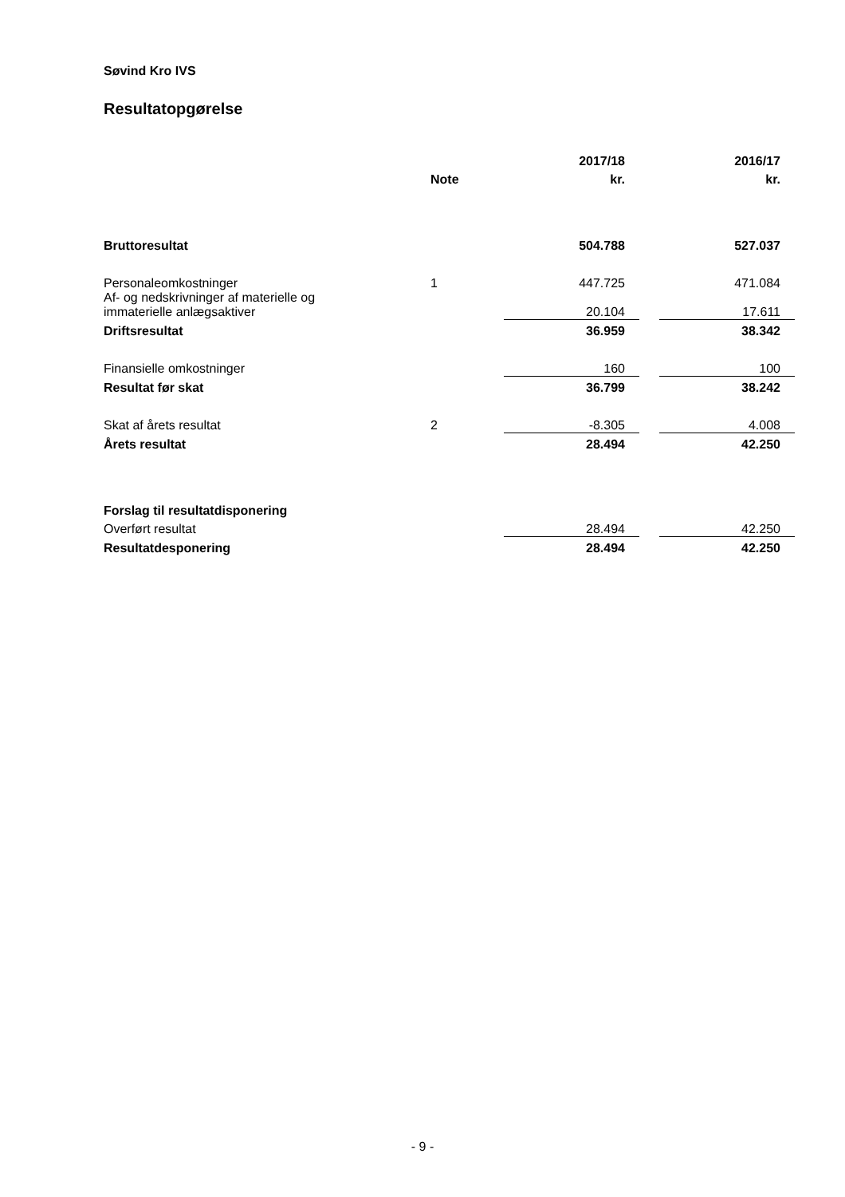Søvind Kro IVS
Resultatopgørelse
| | | 2017/18 | | 2016/17 |
| | Note | kr. | | kr. |
| Bruttoresultat | | 504.788 | | 527.037 |
| Personaleomkostninger | 1 | 447.725 | | 471.084 |
| Af- og nedskrivninger af materielle og immaterielle anlægsaktiver | | 20.104 | | 17.611 |
| Driftsresultat | | 36.959 | | 38.342 |
| Finansielle omkostninger | | 160 | | 100 |
| Resultat før skat | | 36.799 | | 38.242 |
| Skat af årets resultat | 2 | -8.305 | | 4.008 |
| Årets resultat | | 28.494 | | 42.250 |
| Forslag til resultatdisponering | | | | |
| Overført resultat | | 28.494 | | 42.250 |
| Resultatdesponering | | 28.494 | | 42.250 |
- 9 -